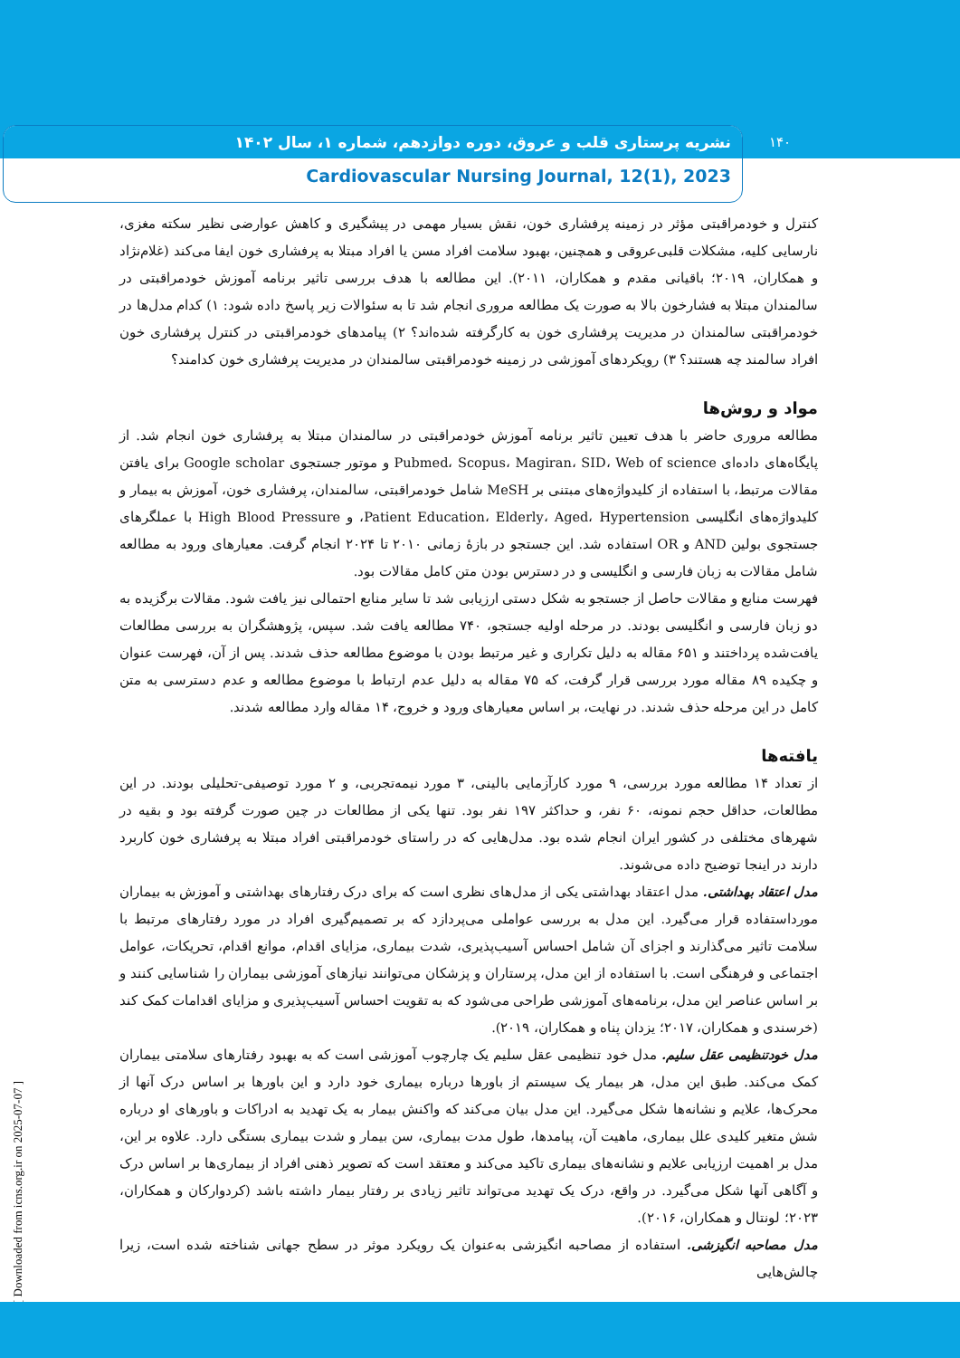۱۴۰
نشریه پرستاری قلب و عروق، دوره دوازدهم، شماره ۱، سال ۱۴۰۲
Cardiovascular Nursing Journal, 12(1), 2023
کنترل و خودمراقبتی مؤثر در زمینه پرفشاری خون، نقش بسیار مهمی در پیشگیری و کاهش عوارضی نظیر سکته مغزی، نارسایی کلیه، مشکلات قلبی‌عروقی و همچنین، بهبود سلامت افراد مسن یا افراد مبتلا به پرفشاری خون ایفا می‌کند (غلام‌نژاد و همکاران، ۲۰۱۹؛ باقیانی مقدم و همکاران، ۲۰۱۱). این مطالعه با هدف بررسی تاثیر برنامه آموزش خودمراقبتی در سالمندان مبتلا به فشارخون بالا به صورت یک مطالعه مروری انجام شد تا به سئوالات زیر پاسخ داده شود: ۱) کدام مدل‌ها در خودمراقبتی سالمندان در مدیریت پرفشاری خون به کارگرفته شده‌اند؟ ۲) پیامدهای خودمراقبتی در کنترل پرفشاری خون افراد سالمند چه هستند؟ ۳) رویکردهای آموزشی در زمینه خودمراقبتی سالمندان در مدیریت پرفشاری خون کدامند؟
مواد و روش‌ها
مطالعه مروری حاضر با هدف تعیین تاثیر برنامه آموزش خودمراقبتی در سالمندان مبتلا به پرفشاری خون انجام شد. از پایگاه‌های داده‌ای Pubmed، Scopus، Magiran، SID، Web of science و موتور جستجوی Google scholar برای یافتن مقالات مرتبط، با استفاده از کلیدواژه‌های مبتنی بر MeSH شامل خودمراقبتی، سالمندان، پرفشاری خون، آموزش به بیمار و کلیدواژه‌های انگلیسی Patient Education، Elderly، Aged، Hypertension، و High Blood Pressure با عملگرهای جستجوی بولین AND و OR استفاده شد. این جستجو در بازهٔ زمانی ۲۰۱۰ تا ۲۰۲۴ انجام گرفت. معیارهای ورود به مطالعه شامل مقالات به زبان فارسی و انگلیسی و در دسترس بودن متن کامل مقالات بود.
فهرست منابع و مقالات حاصل از جستجو به شکل دستی ارزیابی شد تا سایر منابع احتمالی نیز یافت شود. مقالات برگزیده به دو زبان فارسی و انگلیسی بودند. در مرحله اولیه جستجو، ۷۴۰ مطالعه یافت شد. سپس، پژوهشگران به بررسی مطالعات یافت‌شده پرداختند و ۶۵۱ مقاله به دلیل تکراری و غیر مرتبط بودن با موضوع مطالعه حذف شدند. پس از آن، فهرست عنوان و چکیده ۸۹ مقاله مورد بررسی قرار گرفت، که ۷۵ مقاله به دلیل عدم ارتباط با موضوع مطالعه و عدم دسترسی به متن کامل در این مرحله حذف شدند. در نهایت، بر اساس معیارهای ورود و خروج، ۱۴ مقاله وارد مطالعه شدند.
یافته‌ها
از تعداد ۱۴ مطالعه مورد بررسی، ۹ مورد کارآزمایی بالینی، ۳ مورد نیمه‌تجربی، و ۲ مورد توصیفی-تحلیلی بودند. در این مطالعات، حداقل حجم نمونه، ۶۰ نفر، و حداکثر ۱۹۷ نفر بود. تنها یکی از مطالعات در چین صورت گرفته بود و بقیه در شهرهای مختلفی در کشور ایران انجام شده بود. مدل‌هایی که در راستای خودمراقبتی افراد مبتلا به پرفشاری خون کاربرد دارند در اینجا توضیح داده می‌شوند.
مدل اعتقاد بهداشتی. مدل اعتقاد بهداشتی یکی از مدل‌های نظری است که برای درک رفتارهای بهداشتی و آموزش به بیماران مورداستفاده قرار می‌گیرد. این مدل به بررسی عواملی می‌پردازد که بر تصمیم‌گیری افراد در مورد رفتارهای مرتبط با سلامت تاثیر می‌گذارند و اجزای آن شامل احساس آسیب‌پذیری، شدت بیماری، مزایای اقدام، موانع اقدام، تحریکات، عوامل اجتماعی و فرهنگی است. با استفاده از این مدل، پرستاران و پزشکان می‌توانند نیازهای آموزشی بیماران را شناسایی کنند و بر اساس عناصر این مدل، برنامه‌های آموزشی طراحی می‌شود که به تقویت احساس آسیب‌پذیری و مزایای اقدامات کمک کند (خرسندی و همکاران، ۲۰۱۷؛ یزدان پناه و همکاران، ۲۰۱۹).
مدل خودتنظیمی عقل سلیم. مدل خود تنظیمی عقل سلیم یک چارچوب آموزشی است که به بهبود رفتارهای سلامتی بیماران کمک می‌کند. طبق این مدل، هر بیمار یک سیستم از باورها درباره بیماری خود دارد و این باورها بر اساس درک آنها از محرک‌ها، علایم و نشانه‌ها شکل می‌گیرد. این مدل بیان می‌کند که واکنش بیمار به یک تهدید به ادراکات و باورهای او درباره شش متغیر کلیدی علل بیماری، ماهیت آن، پیامدها، طول مدت بیماری، سن بیمار و شدت بیماری بستگی دارد. علاوه بر این، مدل بر اهمیت ارزیابی علایم و نشانه‌های بیماری تاکید می‌کند و معتقد است که تصویر ذهنی افراد از بیماری‌ها بر اساس درک و آگاهی آنها شکل می‌گیرد. در واقع، درک یک تهدید می‌تواند تاثیر زیادی بر رفتار بیمار داشته باشد (کردوارکان و همکاران، ۲۰۲۳؛ لونتال و همکاران، ۲۰۱۶).
مدل مصاحبه انگیزشی. استفاده از مصاحبه انگیزشی به‌عنوان یک رویکرد موثر در سطح جهانی شناخته شده است، زیرا چالش‌هایی
[ Downloaded from icns.org.ir on 2025-07-07 ]